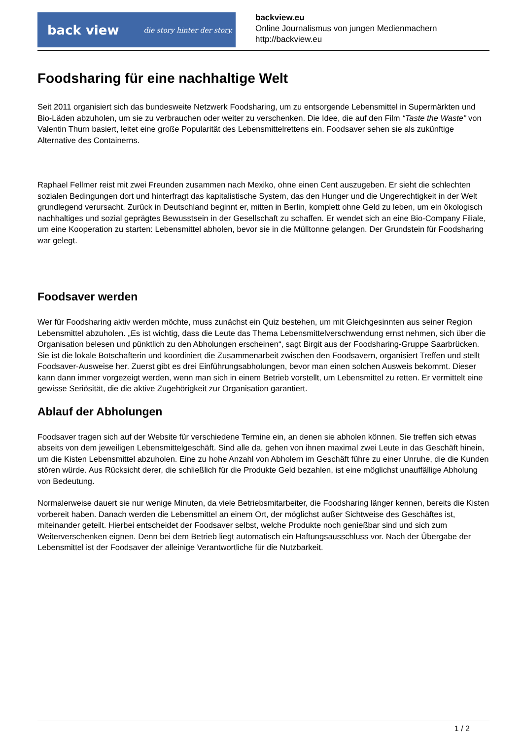back view die story hinter der story.
backview.eu
Online Journalismus von jungen Medienmachern
http://backview.eu
Foodsharing für eine nachhaltige Welt
Seit 2011 organisiert sich das bundesweite Netzwerk Foodsharing, um zu entsorgende Lebensmittel in Supermärkten und Bio-Läden abzuholen, um sie zu verbrauchen oder weiter zu verschenken. Die Idee, die auf den Film “Taste the Waste” von Valentin Thurn basiert, leitet eine große Popularität des Lebensmittelrettens ein. Foodsaver sehen sie als zukünftige Alternative des Containerns.
Raphael Fellmer reist mit zwei Freunden zusammen nach Mexiko, ohne einen Cent auszugeben. Er sieht die schlechten sozialen Bedingungen dort und hinterfragt das kapitalistische System, das den Hunger und die Ungerechtigkeit in der Welt grundlegend verursacht. Zurück in Deutschland beginnt er, mitten in Berlin, komplett ohne Geld zu leben, um ein ökologisch nachhaltiges und sozial geprägtes Bewusstsein in der Gesellschaft zu schaffen. Er wendet sich an eine Bio-Company Filiale, um eine Kooperation zu starten: Lebensmittel abholen, bevor sie in die Mülltonne gelangen. Der Grundstein für Foodsharing war gelegt.
Foodsaver werden
Wer für Foodsharing aktiv werden möchte, muss zunächst ein Quiz bestehen, um mit Gleichgesinnten aus seiner Region Lebensmittel abzuholen. „Es ist wichtig, dass die Leute das Thema Lebensmittelverschwendung ernst nehmen, sich über die Organisation belesen und pünktlich zu den Abholungen erscheinen“, sagt Birgit aus der Foodsharing-Gruppe Saarbrücken. Sie ist die lokale Botschafterin und koordiniert die Zusammenarbeit zwischen den Foodsavern, organisiert Treffen und stellt Foodsaver-Ausweise her. Zuerst gibt es drei Einführungsabholungen, bevor man einen solchen Ausweis bekommt. Dieser kann dann immer vorgezeigt werden, wenn man sich in einem Betrieb vorstellt, um Lebensmittel zu retten. Er vermittelt eine gewisse Seriösität, die die aktive Zugehörigkeit zur Organisation garantiert.
Ablauf der Abholungen
Foodsaver tragen sich auf der Website für verschiedene Termine ein, an denen sie abholen können. Sie treffen sich etwas abseits von dem jeweiligen Lebensmittelgeschäft. Sind alle da, gehen von ihnen maximal zwei Leute in das Geschäft hinein, um die Kisten Lebensmittel abzuholen. Eine zu hohe Anzahl von Abholern im Geschäft führe zu einer Unruhe, die die Kunden stören würde. Aus Rücksicht derer, die schließlich für die Produkte Geld bezahlen, ist eine möglichst unauffällige Abholung von Bedeutung.
Normalerweise dauert sie nur wenige Minuten, da viele Betriebsmitarbeiter, die Foodsharing länger kennen, bereits die Kisten vorbereit haben. Danach werden die Lebensmittel an einem Ort, der möglichst außer Sichtweise des Geschäftes ist, miteinander geteilt. Hierbei entscheidet der Foodsaver selbst, welche Produkte noch genießbar sind und sich zum Weiterverschenken eignen. Denn bei dem Betrieb liegt automatisch ein Haftungsausschluss vor. Nach der Übergabe der Lebensmittel ist der Foodsaver der alleinige Verantwortliche für die Nutzbarkeit.
1 / 2